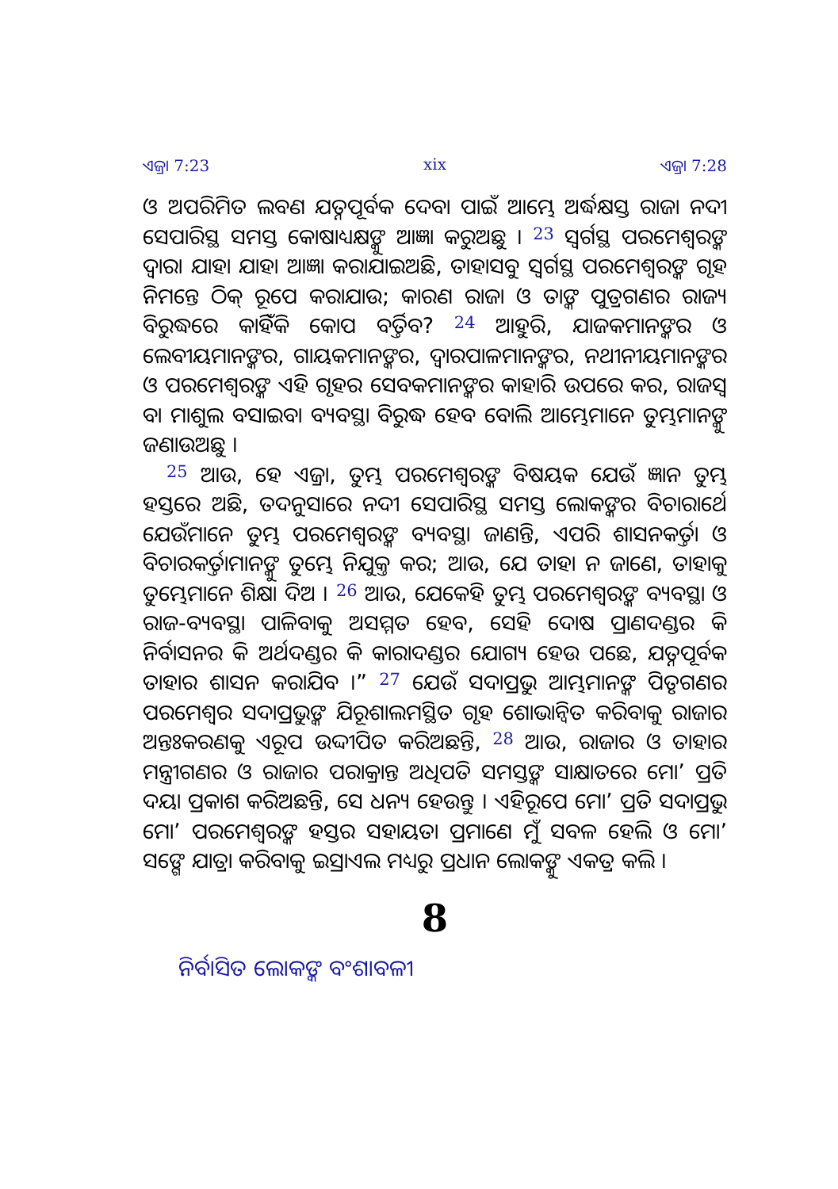ଏଜ୍ରା 7:23 xix ଏଜ୍ରା 7:28
ଓ ଅପରିମିତ ଲବଣ ଯତ୍ନପୂର୍ବକ ଦେବା ପାଇଁ ଆମ୍ଭେ ଅର୍ଦ୍ଧକ୍ଷସ୍ତ ରାଜା ନଦୀ ସେପାରିସ୍ଥ ସମସ୍ତ କୋଷାଧ୍ୟକ୍ଷଙ୍କୁ ଆଜ୍ଞା କରୁଅଛୁ । <sup>23</sup> ସ୍ୱର୍ଗସ୍ଥ ପରମେଶ୍ୱରଙ୍କ ଦ୍ୱାରା ଯାହା ଯାହା ଆଜ୍ଞା କରାଯାଇଅଛି, ତାହାସବୁ ସ୍ୱର୍ଗସ୍ଥ ପରମେଶ୍ୱରଙ୍କ ଗୃହ ନିମନ୍ତେ ଠିକ୍ ରୂପେ କରାଯାଉ; କାରଣ ରାଜା ଓ ତାଙ୍କ ପୁତ୍ରଗଣର ରାଜ୍ୟ ବିରୁଦ୍ଧରେ କାହିଁକି କୋପ ବର୍ତ୍ତିବ? <sup>24</sup> ଆହୁରି, ଯାଜକମାନଙ୍କର ଓ ଲେବୀୟମାନଙ୍କର, ଗାୟକମାନଙ୍କର, ଦ୍ୱାରପାଳମାନଙ୍କର, ନଥୀନୀୟମାନଙ୍କର ଓ ପରମେଶ୍ୱରଙ୍କ ଏହି ଗୃହର ସେବକମାନଙ୍କର କାହାରି ଉପରେ କର, ରାଜସ୍ୱ ବା ମାଶୁଲ ବସାଇବା ବ୍ୟବସ୍ଥା ବିରୁଦ୍ଧ ହେବ ବୋଲି ଆମ୍ଭେମାନେ ତୁମ୍ଭମାନଙ୍କୁ ଜଣାଉଅଛୁ ।
<sup>25</sup> ଆଉ, ହେ ଏଜ୍ରା, ତୁମ୍ଭ ପରମେଶ୍ୱରଙ୍କ ବିଷୟକ ଯେଉଁ ଜ୍ଞାନ ତୁମ୍ଭ ହସ୍ତରେ ଅଛି, ତଦନୁସାରେ ନଦୀ ସେପାରିସ୍ଥ ସମସ୍ତ ଲୋକଙ୍କର ବିଚାରାର୍ଥେ ଯେଉଁମାନେ ତୁମ୍ଭ ପରମେଶ୍ୱରଙ୍କ ବ୍ୟବସ୍ଥା ଜାଣନ୍ତି, ଏପରି ଶାସନକର୍ତ୍ତା ଓ ବିଚାରକର୍ତ୍ତାମାନଙ୍କୁ ତୁମ୍ଭେ ନିଯୁକ୍ତ କର; ଆଉ, ଯେ ତାହା ନ ଜାଣେ, ତାହାକୁ ତୁମ୍ଭେମାନେ ଶିକ୍ଷା ଦିଅ । <sup>26</sup> ଆଉ, ଯେକେହି ତୁମ୍ଭ ପରମେଶ୍ୱରଙ୍କ ବ୍ୟବସ୍ଥା ଓ ରାଜ-ବ୍ୟବସ୍ଥା ପାଳିବାକୁ ଅସମ୍ମତ ହେବ, ସେହି ଦୋଷ ପ୍ରାଣଦଣ୍ଡର କି ନିର୍ବାସନର କି ଅର୍ଥଦଣ୍ଡର କି କାରାଦଣ୍ଡର ଯୋଗ୍ୟ ହେଉ ପଛେ, ଯତ୍ନପୂର୍ବକ ତାହାର ଶାସନ କରାଯିବ ।” <sup>27</sup> ଯେଉଁ ସଦାପ୍ରଭୁ ଆମ୍ଭମାନଙ୍କ ପିତୃଗଣର ପରମେଶ୍ୱର ସଦାପ୍ରଭୁଙ୍କ ଯିରୂଶାଲମସ୍ଥିତ ଗୃହ ଶୋଭାନ୍ୱିତ କରିବାକୁ ରାଜାର ଅନ୍ତଃକରଣକୁ ଏରୂପ ଉଦ୍ଦୀପିତ କରିଅଛନ୍ତି, <sup>28</sup> ଆଉ, ରାଜାର ଓ ତାହାର ମନ୍ତ୍ରୀଗଣର ଓ ରାଜାର ପରାକ୍ରାନ୍ତ ଅଧିପତି ସମସ୍ତଙ୍କ ସାକ୍ଷାତରେ ମୋʼ ପ୍ରତି ଦୟା ପ୍ରକାଶ କରିଅଛନ୍ତି, ସେ ଧନ୍ୟ ହେଉନ୍ତୁ । ଏହିରୂପେ ମୋʼ ପ୍ରତି ସଦାପ୍ରଭୁ ମୋʼ ପରମେଶ୍ୱରଙ୍କ ହସ୍ତର ସହାୟତା ପ୍ରମାଣେ ମୁଁ ସବଳ ହେଲି ଓ ମୋʼ ସଙ୍ଗେ ଯାତ୍ରା କରିବାକୁ ଇସ୍ରାଏଲ ମଧ୍ୟରୁ ପ୍ରଧାନ ଲୋକଙ୍କୁ ଏକତ୍ର କଲି ।
8
ନିର୍ବାସିତ ଲୋକଙ୍କ ବଂଶାବଳୀ